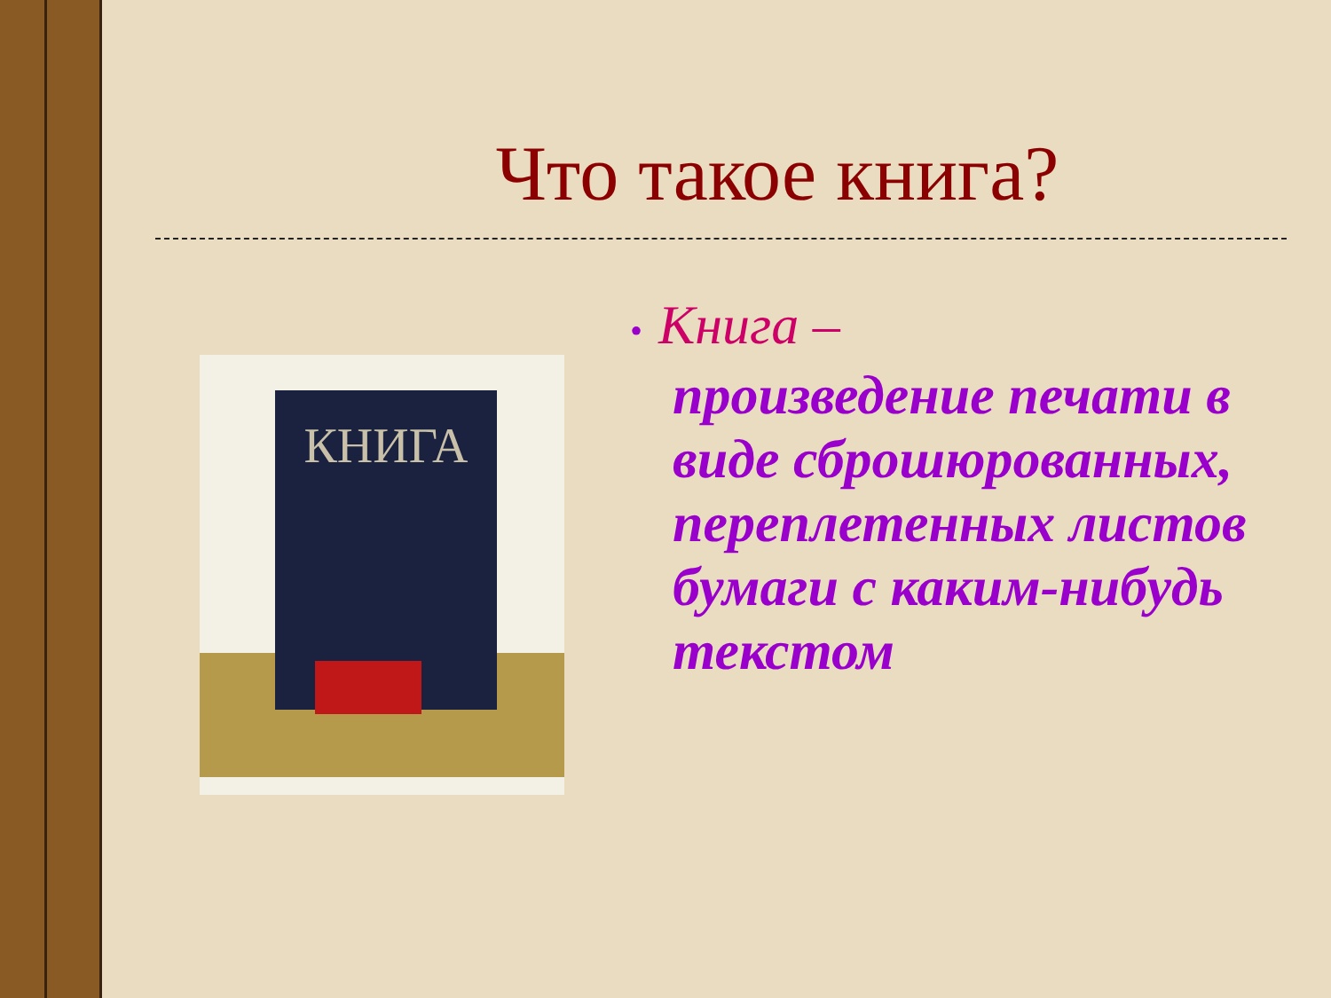Что такое книга?
КНИГА
• Книга –
произведение печати в виде сброшюрованных, переплетенных листов бумаги с каким-нибудь текстом